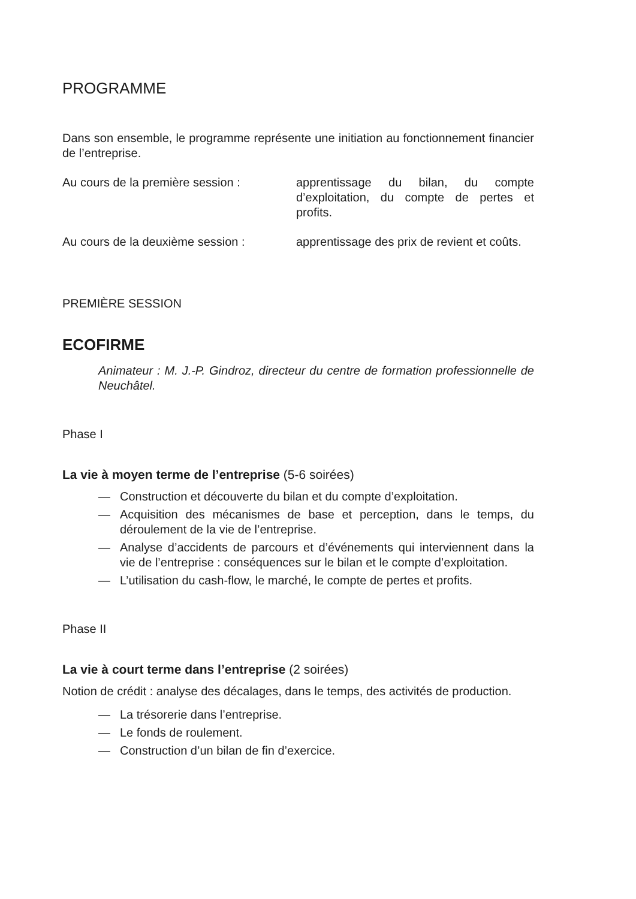PROGRAMME
Dans son ensemble, le programme représente une initiation au fonctionnement financier de l’entreprise.
Au cours de la première session :
apprentissage du bilan, du compte d’exploitation, du compte de pertes et profits.
Au cours de la deuxième session :
apprentissage des prix de revient et coûts.
PREMIÈRE SESSION
ECOFIRME
Animateur : M. J.-P. Gindroz, directeur du centre de formation professionnelle de Neuchâtel.
Phase I
La vie à moyen terme de l’entreprise (5-6 soirées)
— Construction et découverte du bilan et du compte d’exploitation.
— Acquisition des mécanismes de base et perception, dans le temps, du déroulement de la vie de l’entreprise.
— Analyse d’accidents de parcours et d’événements qui interviennent dans la vie de l’entreprise : conséquences sur le bilan et le compte d’exploitation.
— L’utilisation du cash-flow, le marché, le compte de pertes et profits.
Phase II
La vie à court terme dans l’entreprise (2 soirées)
Notion de crédit : analyse des décalages, dans le temps, des activités de production.
— La trésorerie dans l’entreprise.
— Le fonds de roulement.
— Construction d’un bilan de fin d’exercice.